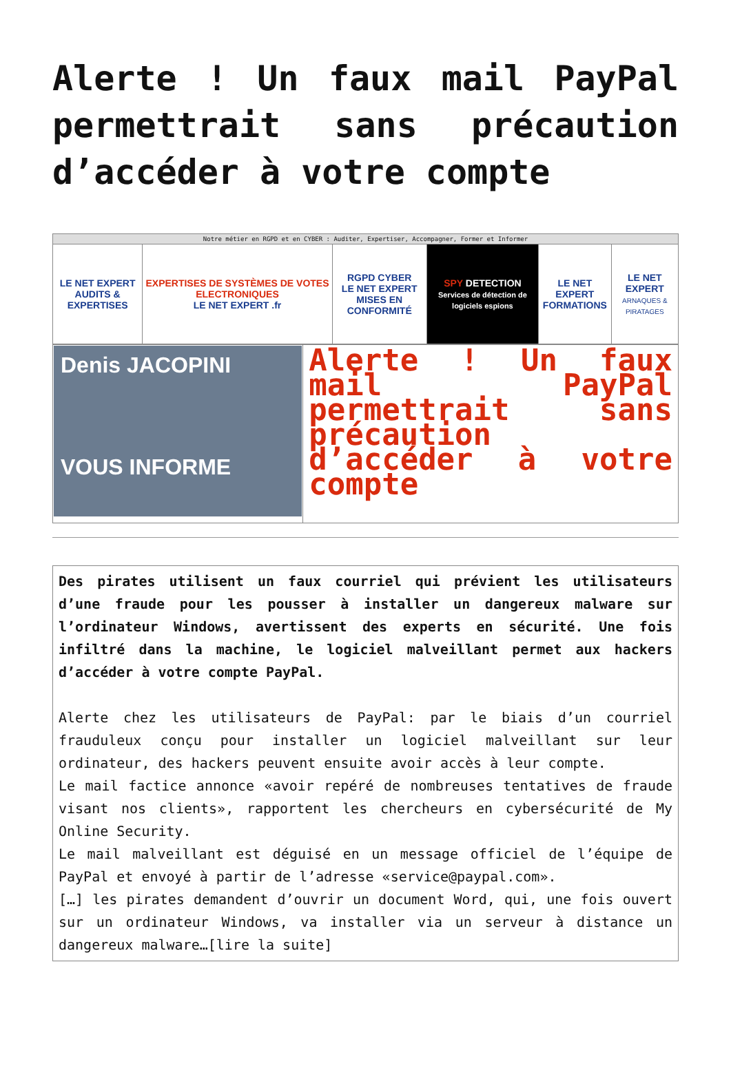Alerte ! Un faux mail PayPal permettrait sans précaution d’accéder à votre compte
| Notre métier en RGPD et en CYBER : Auditer, Expertiser, Accompagner, Former et Informer | | | | | |
| --- | --- | --- | --- | --- | --- |
| LE NET EXPERT AUDITS & EXPERTISES | EXPERTISES DE SYSTÈMES DE VOTES ELECTRONIQUES LE NET EXPERT .fr | RGPD CYBER LE NET EXPERT MISES EN CONFORMITÉ | SPY DETECTION Services de détection de logiciels espions | LE NET EXPERT FORMATIONS | LE NET EXPERT ARNAQUES & PIRATAGES |
| Denis JACOPINI VOUS INFORME | Alerte ! Un faux mail PayPal permettrait sans précaution d’accéder à votre compte |
Des pirates utilisent un faux courriel qui prévient les utilisateurs d’une fraude pour les pousser à installer un dangereux malware sur l’ordinateur Windows, avertissent des experts en sécurité. Une fois infiltré dans la machine, le logiciel malveillant permet aux hackers d’accéder à votre compte PayPal.
Alerte chez les utilisateurs de PayPal: par le biais d’un courriel frauduleux conçu pour installer un logiciel malveillant sur leur ordinateur, des hackers peuvent ensuite avoir accès à leur compte.
Le mail factice annonce «avoir repéré de nombreuses tentatives de fraude visant nos clients», rapportent les chercheurs en cybersécurité de My Online Security.
Le mail malveillant est déguisé en un message officiel de l’équipe de PayPal et envoyé à partir de l’adresse «service@paypal.com».
[…] les pirates demandent d’ouvrir un document Word, qui, une fois ouvert sur un ordinateur Windows, va installer via un serveur à distance un dangereux malware…[lire la suite]